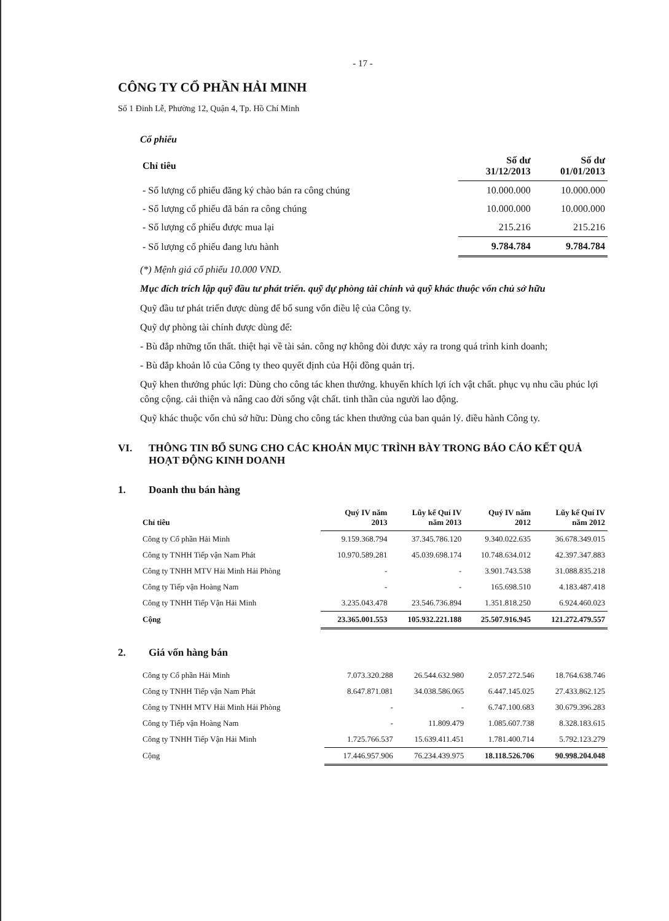- 17 -
CÔNG TY CỔ PHẦN HẢI MINH
Số 1 Đinh Lễ, Phường 12, Quận 4, Tp. Hồ Chí Minh
Cổ phiếu
| Chỉ tiêu | Số dư 31/12/2013 | Số dư 01/01/2013 |
| --- | --- | --- |
| - Số lượng cổ phiếu đăng ký chào bán ra công chúng | 10.000.000 | 10.000.000 |
| - Số lượng cổ phiếu đã bán ra công chúng | 10.000.000 | 10.000.000 |
| - Số lượng cổ phiếu được mua lại | 215.216 | 215.216 |
| - Số lượng cổ phiếu đang lưu hành | 9.784.784 | 9.784.784 |
(*) Mệnh giá cổ phiếu 10.000 VND.
Mục đích trích lập quỹ đầu tư phát triển. quỹ dự phòng tài chính và quỹ khác thuộc vốn chủ sở hữu
Quỹ đầu tư phát triển được dùng để bổ sung vốn điều lệ của Công ty.
Quỹ dự phòng tài chính được dùng để:
- Bù đắp những tổn thất. thiệt hại về tài sản. công nợ không đòi được xảy ra trong quá trình kinh doanh;
- Bù đắp khoản lỗ của Công ty theo quyết định của Hội đồng quản trị.
Quỹ khen thưởng phúc lợi: Dùng cho công tác khen thưởng. khuyến khích lợi ích vật chất. phục vụ nhu cầu phúc lợi công cộng. cải thiện và nâng cao đời sống vật chất. tinh thần của người lao động.
Quỹ khác thuộc vốn chủ sở hữu: Dùng cho công tác khen thưởng của ban quản lý. điều hành Công ty.
VI. THÔNG TIN BỔ SUNG CHO CÁC KHOẢN MỤC TRÌNH BÀY TRONG BÁO CÁO KẾT QUẢ HOẠT ĐỘNG KINH DOANH
1. Doanh thu bán hàng
| Chỉ tiêu | Quý IV năm 2013 | Lũy kế Quí IV năm 2013 | Quý IV năm 2012 | Lũy kế Quí IV năm 2012 |
| --- | --- | --- | --- | --- |
| Công ty Cổ phần Hải Minh | 9.159.368.794 | 37.345.786.120 | 9.340.022.635 | 36.678.349.015 |
| Công ty TNHH Tiếp vận Nam Phát | 10.970.589.281 | 45.039.698.174 | 10.748.634.012 | 42.397.347.883 |
| Công ty TNHH MTV Hải Minh Hải Phòng | - | - | 3.901.743.538 | 31.088.835.218 |
| Công ty Tiếp vận Hoàng Nam | - | - | 165.698.510 | 4.183.487.418 |
| Công ty TNHH Tiếp Vận Hải Minh | 3.235.043.478 | 23.546.736.894 | 1.351.818.250 | 6.924.460.023 |
| Cộng | 23.365.001.553 | 105.932.221.188 | 25.507.916.945 | 121.272.479.557 |
2. Giá vốn hàng bán
| Công ty Cổ phần Hải Minh | 7.073.320.288 | 26.544.632.980 | 2.057.272.546 | 18.764.638.746 |
| Công ty TNHH Tiếp vận Nam Phát | 8.647.871.081 | 34.038.586.065 | 6.447.145.025 | 27.433.862.125 |
| Công ty TNHH MTV Hải Minh Hải Phòng | - | - | 6.747.100.683 | 30.679.396.283 |
| Công ty Tiếp vận Hoàng Nam | - | 11.809.479 | 1.085.607.738 | 8.328.183.615 |
| Công ty TNHH Tiếp Vận Hải Minh | 1.725.766.537 | 15.639.411.451 | 1.781.400.714 | 5.792.123.279 |
| Cộng | 17.446.957.906 | 76.234.439.975 | 18.118.526.706 | 90.998.204.048 |